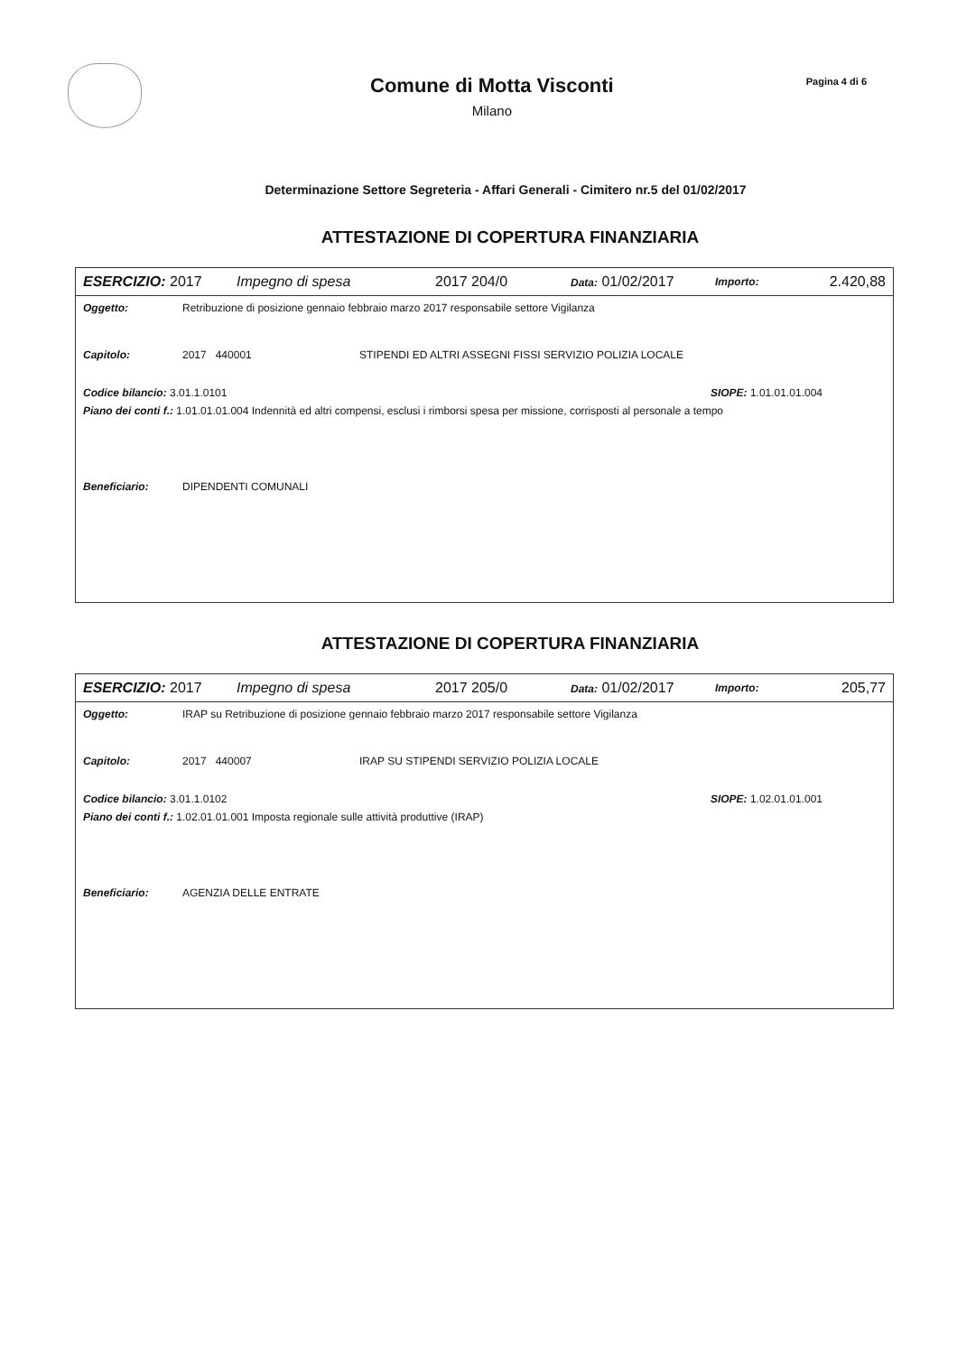Comune di Motta Visconti
Milano
Pagina 4 di 6
Determinazione Settore Segreteria - Affari Generali - Cimitero nr.5 del 01/02/2017
ATTESTAZIONE DI COPERTURA FINANZIARIA
ESERCIZIO: 2017 Impegno di spesa 2017 204/0 Data: 01/02/2017 Importo: 2.420,88
Oggetto: Retribuzione di posizione gennaio febbraio marzo 2017 responsabile settore Vigilanza
Capitolo: 2017 440001 STIPENDI ED ALTRI ASSEGNI FISSI SERVIZIO POLIZIA LOCALE
Codice bilancio: 3.01.1.0101 SIOPE: 1.01.01.01.004
Piano dei conti f.: 1.01.01.01.004 Indennità ed altri compensi, esclusi i rimborsi spesa per missione, corrisposti al personale a tempo
Beneficiario: DIPENDENTI COMUNALI
ATTESTAZIONE DI COPERTURA FINANZIARIA
ESERCIZIO: 2017 Impegno di spesa 2017 205/0 Data: 01/02/2017 Importo: 205,77
Oggetto: IRAP su Retribuzione di posizione gennaio febbraio marzo 2017 responsabile settore Vigilanza
Capitolo: 2017 440007 IRAP SU STIPENDI SERVIZIO POLIZIA LOCALE
Codice bilancio: 3.01.1.0102 SIOPE: 1.02.01.01.001
Piano dei conti f.: 1.02.01.01.001 Imposta regionale sulle attività produttive (IRAP)
Beneficiario: AGENZIA DELLE ENTRATE